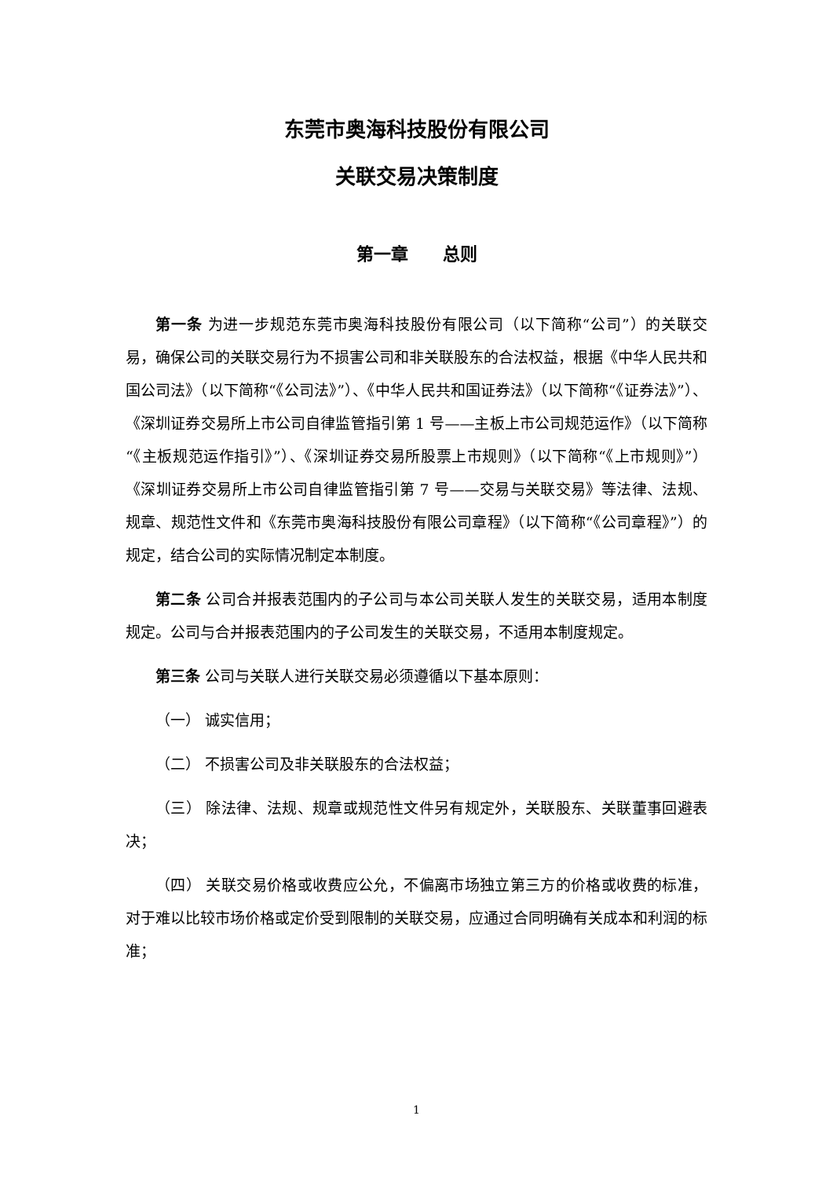东莞市奥海科技股份有限公司
关联交易决策制度
第一章　　总则
第一条 为进一步规范东莞市奥海科技股份有限公司（以下简称“公司”）的关联交易，确保公司的关联交易行为不损害公司和非关联股东的合法权益，根据《中华人民共和国公司法》（以下简称“《公司法》”）、《中华人民共和国证券法》（以下简称“《证券法》”）、《深圳证券交易所上市公司自律监管指引第 1 号——主板上市公司规范运作》（以下简称“《主板规范运作指引》”）、《深圳证券交易所股票上市规则》（以下简称“《上市规则》”）《深圳证券交易所上市公司自律监管指引第 7 号——交易与关联交易》等法律、法规、规章、规范性文件和《东莞市奥海科技股份有限公司章程》（以下简称“《公司章程》”）的规定，结合公司的实际情况制定本制度。
第二条 公司合并报表范围内的子公司与本公司关联人发生的关联交易，适用本制度规定。公司与合并报表范围内的子公司发生的关联交易，不适用本制度规定。
第三条 公司与关联人进行关联交易必须遵循以下基本原则：
（一） 诚实信用；
（二） 不损害公司及非关联股东的合法权益；
（三） 除法律、法规、规章或规范性文件另有规定外，关联股东、关联董事回避表决；
（四） 关联交易价格或收费应公允，不偏离市场独立第三方的价格或收费的标准，对于难以比较市场价格或定价受到限制的关联交易，应通过合同明确有关成本和利润的标准；
1